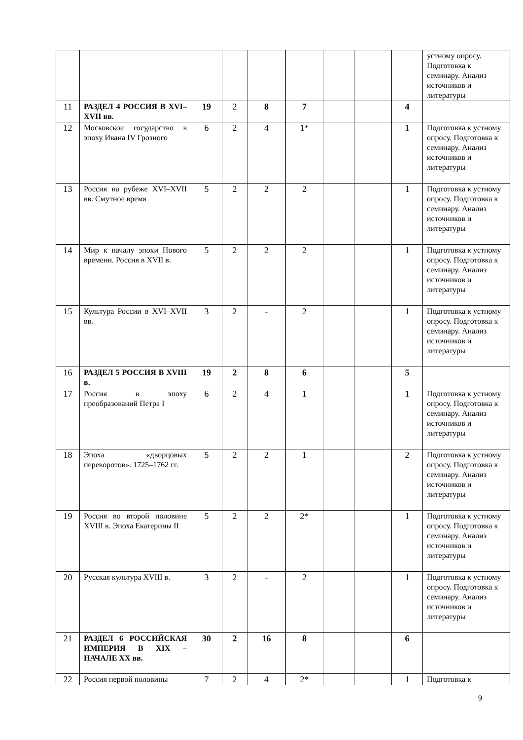| | | | | | | | | | устному опросу. Подготовка к семинару. Анализ источников и литературы |
| 11 | РАЗДЕЛ 4 РОССИЯ В XVI–XVII вв. | 19 | 2 | 8 | 7 | | | 4 | |
| 12 | Московское государство в эпоху Ивана IV Грозного | 6 | 2 | 4 | 1* | | | 1 | Подготовка к устному опросу. Подготовка к семинару. Анализ источников и литературы |
| 13 | Россия на рубеже XVI–XVII вв. Смутное время | 5 | 2 | 2 | 2 | | | 1 | Подготовка к устному опросу. Подготовка к семинару. Анализ источников и литературы |
| 14 | Мир к началу эпохи Нового времени. Россия в XVII в. | 5 | 2 | 2 | 2 | | | 1 | Подготовка к устному опросу. Подготовка к семинару. Анализ источников и литературы |
| 15 | Культура России в XVI–XVII вв. | 3 | 2 | - | 2 | | | 1 | Подготовка к устному опросу. Подготовка к семинару. Анализ источников и литературы |
| 16 | РАЗДЕЛ 5 РОССИЯ В XVIII в. | 19 | 2 | 8 | 6 | | | 5 | |
| 17 | Россия в эпоху преобразований Петра I | 6 | 2 | 4 | 1 | | | 1 | Подготовка к устному опросу. Подготовка к семинару. Анализ источников и литературы |
| 18 | Эпоха «дворцовых переворотов». 1725–1762 гг. | 5 | 2 | 2 | 1 | | | 2 | Подготовка к устному опросу. Подготовка к семинару. Анализ источников и литературы |
| 19 | Россия во второй половине XVIII в. Эпоха Екатерины II | 5 | 2 | 2 | 2* | | | 1 | Подготовка к устному опросу. Подготовка к семинару. Анализ источников и литературы |
| 20 | Русская культура XVIII в. | 3 | 2 | - | 2 | | | 1 | Подготовка к устному опросу. Подготовка к семинару. Анализ источников и литературы |
| 21 | РАЗДЕЛ 6 РОССИЙСКАЯ ИМПЕРИЯ В XIX – НАЧАЛЕ XX вв. | 30 | 2 | 16 | 8 | | | 6 | |
| 22 | Россия первой половины | 7 | 2 | 4 | 2* | | | 1 | Подготовка к |
9